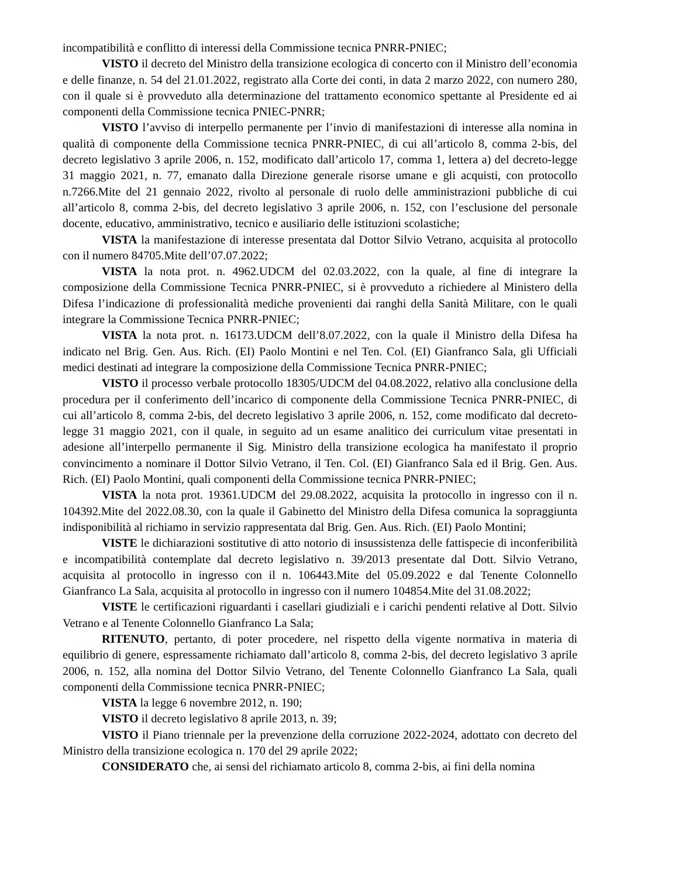incompatibilità e conflitto di interessi della Commissione tecnica PNRR-PNIEC;
VISTO il decreto del Ministro della transizione ecologica di concerto con il Ministro dell’economia e delle finanze, n. 54 del 21.01.2022, registrato alla Corte dei conti, in data 2 marzo 2022, con numero 280, con il quale si è provveduto alla determinazione del trattamento economico spettante al Presidente ed ai componenti della Commissione tecnica PNIEC-PNRR;
VISTO l’avviso di interpello permanente per l’invio di manifestazioni di interesse alla nomina in qualità di componente della Commissione tecnica PNRR-PNIEC, di cui all’articolo 8, comma 2-bis, del decreto legislativo 3 aprile 2006, n. 152, modificato dall’articolo 17, comma 1, lettera a) del decreto-legge 31 maggio 2021, n. 77, emanato dalla Direzione generale risorse umane e gli acquisti, con protocollo n.7266.Mite del 21 gennaio 2022, rivolto al personale di ruolo delle amministrazioni pubbliche di cui all’articolo 8, comma 2-bis, del decreto legislativo 3 aprile 2006, n. 152, con l’esclusione del personale docente, educativo, amministrativo, tecnico e ausiliario delle istituzioni scolastiche;
VISTA la manifestazione di interesse presentata dal Dottor Silvio Vetrano, acquisita al protocollo con il numero 84705.Mite dell’07.07.2022;
VISTA la nota prot. n. 4962.UDCM del 02.03.2022, con la quale, al fine di integrare la composizione della Commissione Tecnica PNRR-PNIEC, si è provveduto a richiedere al Ministero della Difesa l’indicazione di professionalità mediche provenienti dai ranghi della Sanità Militare, con le quali integrare la Commissione Tecnica PNRR-PNIEC;
VISTA la nota prot. n. 16173.UDCM dell’8.07.2022, con la quale il Ministro della Difesa ha indicato nel Brig. Gen. Aus. Rich. (EI) Paolo Montini e nel Ten. Col. (EI) Gianfranco Sala, gli Ufficiali medici destinati ad integrare la composizione della Commissione Tecnica PNRR-PNIEC;
VISTO il processo verbale protocollo 18305/UDCM del 04.08.2022, relativo alla conclusione della procedura per il conferimento dell’incarico di componente della Commissione Tecnica PNRR-PNIEC, di cui all’articolo 8, comma 2-bis, del decreto legislativo 3 aprile 2006, n. 152, come modificato dal decreto-legge 31 maggio 2021, con il quale, in seguito ad un esame analitico dei curriculum vitae presentati in adesione all’interpello permanente il Sig. Ministro della transizione ecologica ha manifestato il proprio convincimento a nominare il Dottor Silvio Vetrano, il Ten. Col. (EI) Gianfranco Sala ed il Brig. Gen. Aus. Rich. (EI) Paolo Montini, quali componenti della Commissione tecnica PNRR-PNIEC;
VISTA la nota prot. 19361.UDCM del 29.08.2022, acquisita la protocollo in ingresso con il n. 104392.Mite del 2022.08.30, con la quale il Gabinetto del Ministro della Difesa comunica la sopraggiunta indisponibilità al richiamo in servizio rappresentata dal Brig. Gen. Aus. Rich. (EI) Paolo Montini;
VISTE le dichiarazioni sostitutive di atto notorio di insussistenza delle fattispecie di inconferibilità e incompatibilità contemplate dal decreto legislativo n. 39/2013 presentate dal Dott. Silvio Vetrano, acquisita al protocollo in ingresso con il n. 106443.Mite del 05.09.2022 e dal Tenente Colonnello Gianfranco La Sala, acquisita al protocollo in ingresso con il numero 104854.Mite del 31.08.2022;
VISTE le certificazioni riguardanti i casellari giudiziali e i carichi pendenti relative al Dott. Silvio Vetrano e al Tenente Colonnello Gianfranco La Sala;
RITENUTO, pertanto, di poter procedere, nel rispetto della vigente normativa in materia di equilibrio di genere, espressamente richiamato dall’articolo 8, comma 2-bis, del decreto legislativo 3 aprile 2006, n. 152, alla nomina del Dottor Silvio Vetrano, del Tenente Colonnello Gianfranco La Sala, quali componenti della Commissione tecnica PNRR-PNIEC;
VISTA la legge 6 novembre 2012, n. 190;
VISTO il decreto legislativo 8 aprile 2013, n. 39;
VISTO il Piano triennale per la prevenzione della corruzione 2022-2024, adottato con decreto del Ministro della transizione ecologica n. 170 del 29 aprile 2022;
CONSIDERATO che, ai sensi del richiamato articolo 8, comma 2-bis, ai fini della nomina